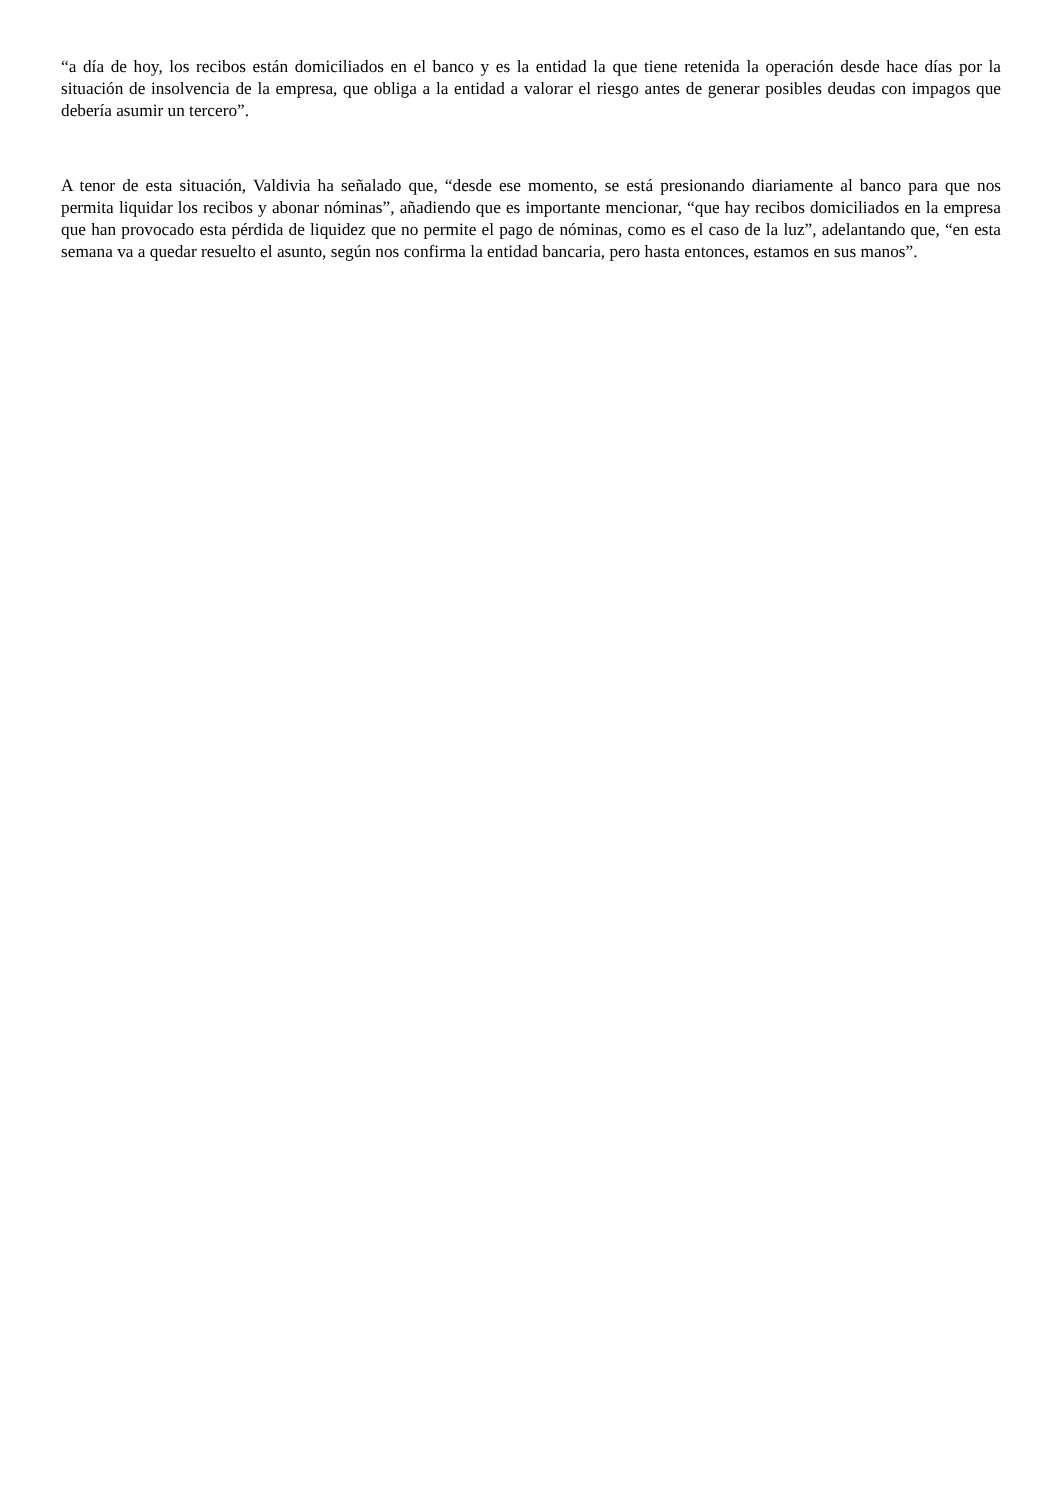“a día de hoy, los recibos están domiciliados en el banco y es la entidad la que tiene retenida la operación desde hace días por la situación de insolvencia de la empresa, que obliga a la entidad a valorar el riesgo antes de generar posibles deudas con impagos que debería asumir un tercero”.
A tenor de esta situación, Valdivia ha señalado que, “desde ese momento, se está presionando diariamente al banco para que nos permita liquidar los recibos y abonar nóminas”, añadiendo que es importante mencionar, “que hay recibos domiciliados en la empresa que han provocado esta pérdida de liquidez que no permite el pago de nóminas, como es el caso de la luz”, adelantando que, “en esta semana va a quedar resuelto el asunto, según nos confirma la entidad bancaria, pero hasta entonces, estamos en sus manos”.